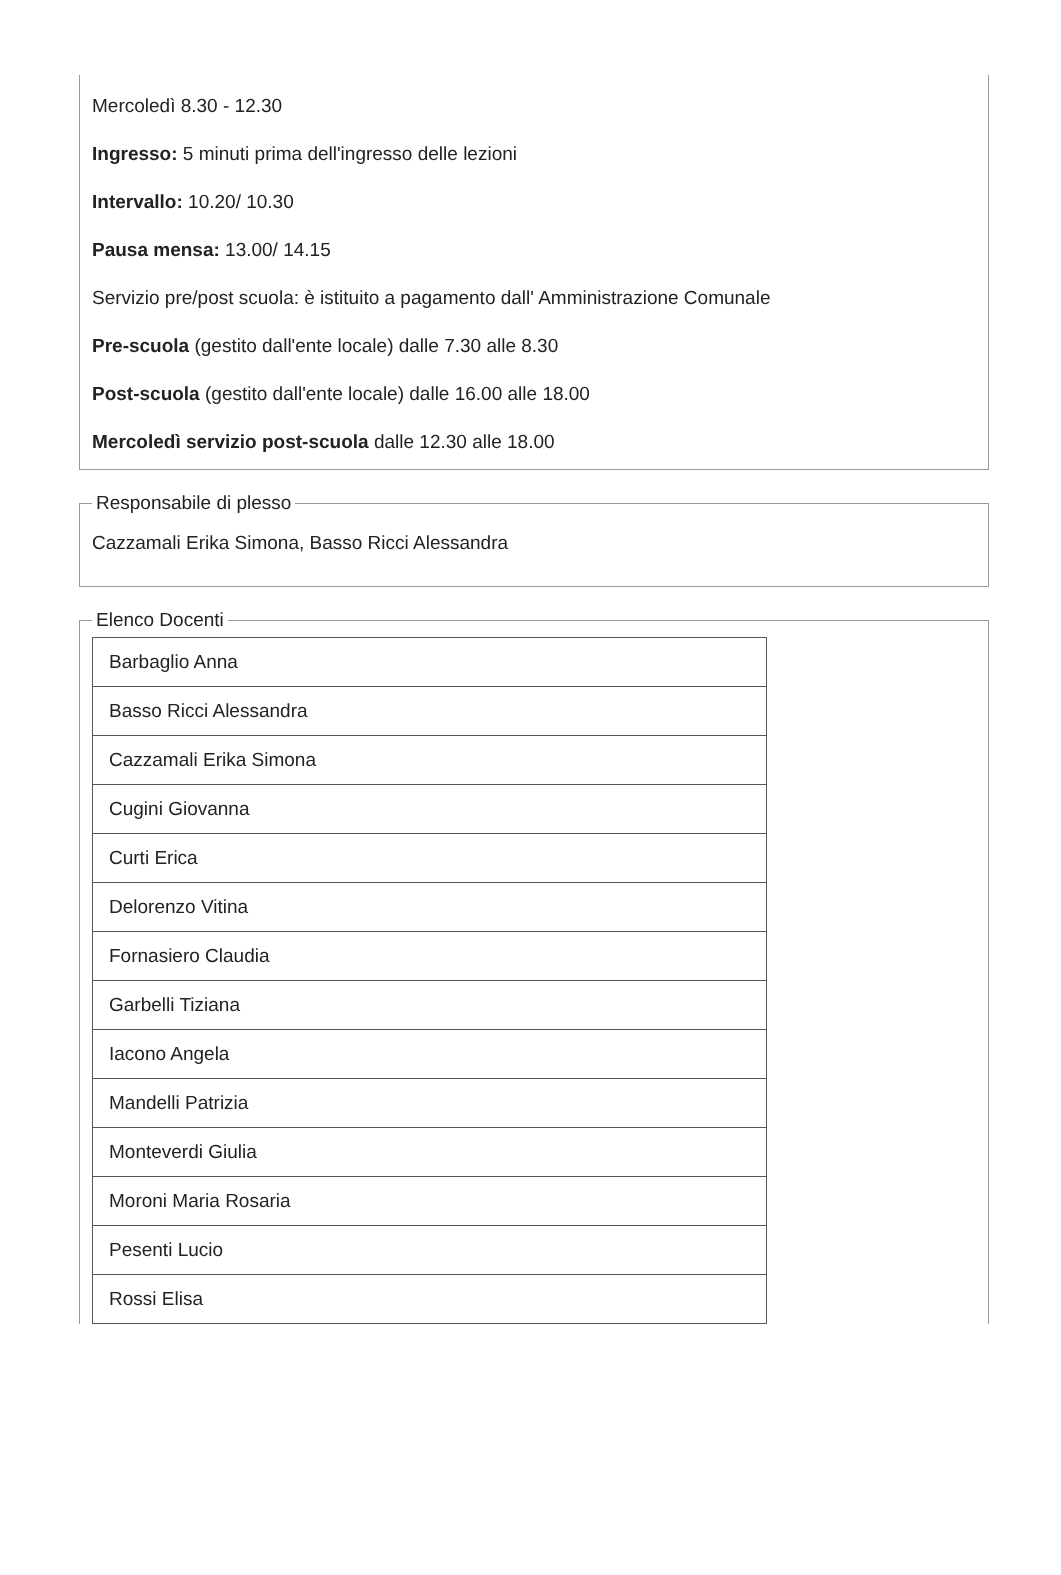Mercoledì 8.30 - 12.30
Ingresso: 5 minuti prima dell'ingresso delle lezioni
Intervallo: 10.20/ 10.30
Pausa mensa: 13.00/ 14.15
Servizio pre/post scuola: è istituito a pagamento dall' Amministrazione Comunale
Pre-scuola (gestito dall'ente locale) dalle 7.30 alle 8.30
Post-scuola (gestito dall'ente locale) dalle 16.00 alle 18.00
Mercoledì servizio post-scuola dalle 12.30 alle 18.00
Responsabile di plesso
Cazzamali Erika Simona, Basso Ricci Alessandra
Elenco Docenti
| Barbaglio Anna |
| Basso Ricci Alessandra |
| Cazzamali Erika Simona |
| Cugini Giovanna |
| Curti Erica |
| Delorenzo Vitina |
| Fornasiero Claudia |
| Garbelli Tiziana |
| Iacono Angela |
| Mandelli Patrizia |
| Monteverdi Giulia |
| Moroni Maria Rosaria |
| Pesenti Lucio |
| Rossi Elisa |